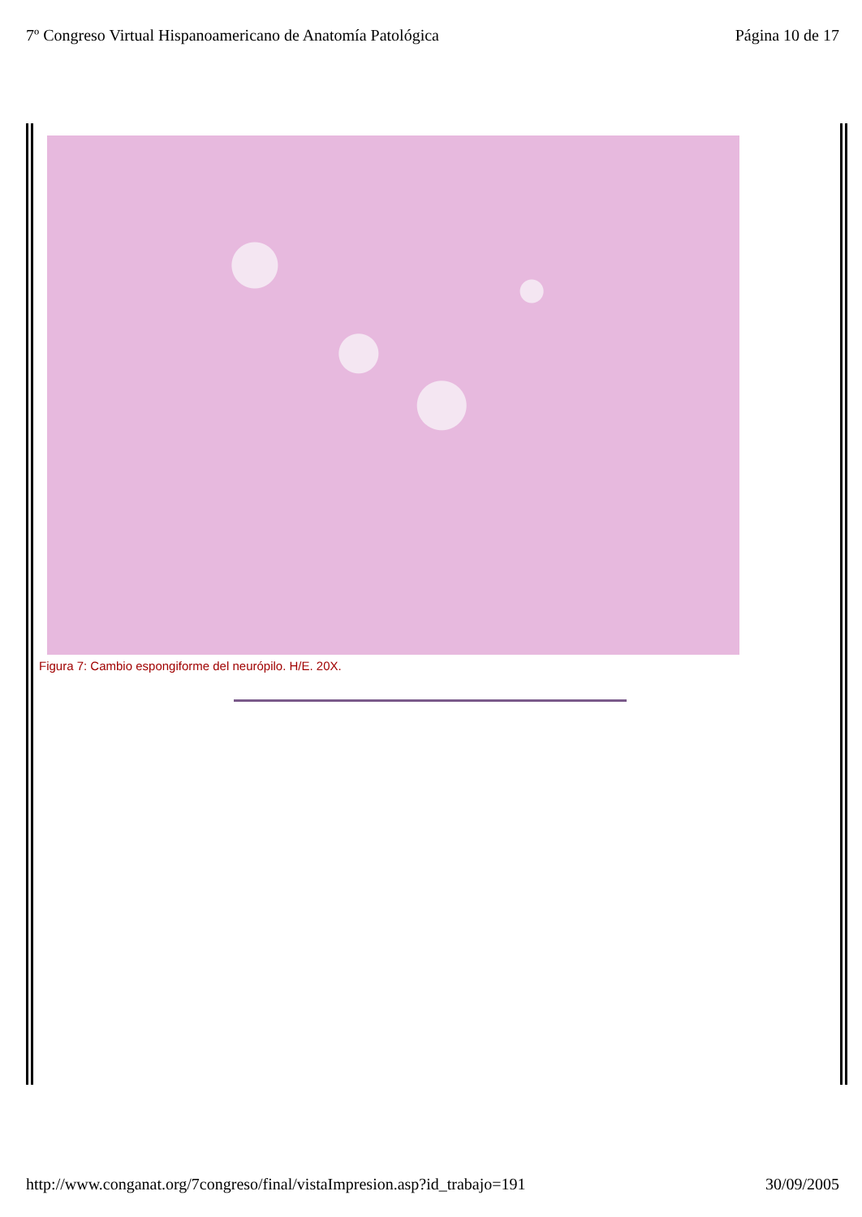7º Congreso Virtual Hispanoamericano de Anatomía Patológica Página 10 de 17
Figura 7: Cambio espongiforme del neurópilo. H/E. 20X.
http://www.conganat.org/7congreso/final/vistaImpresion.asp?id_trabajo=191 30/09/2005